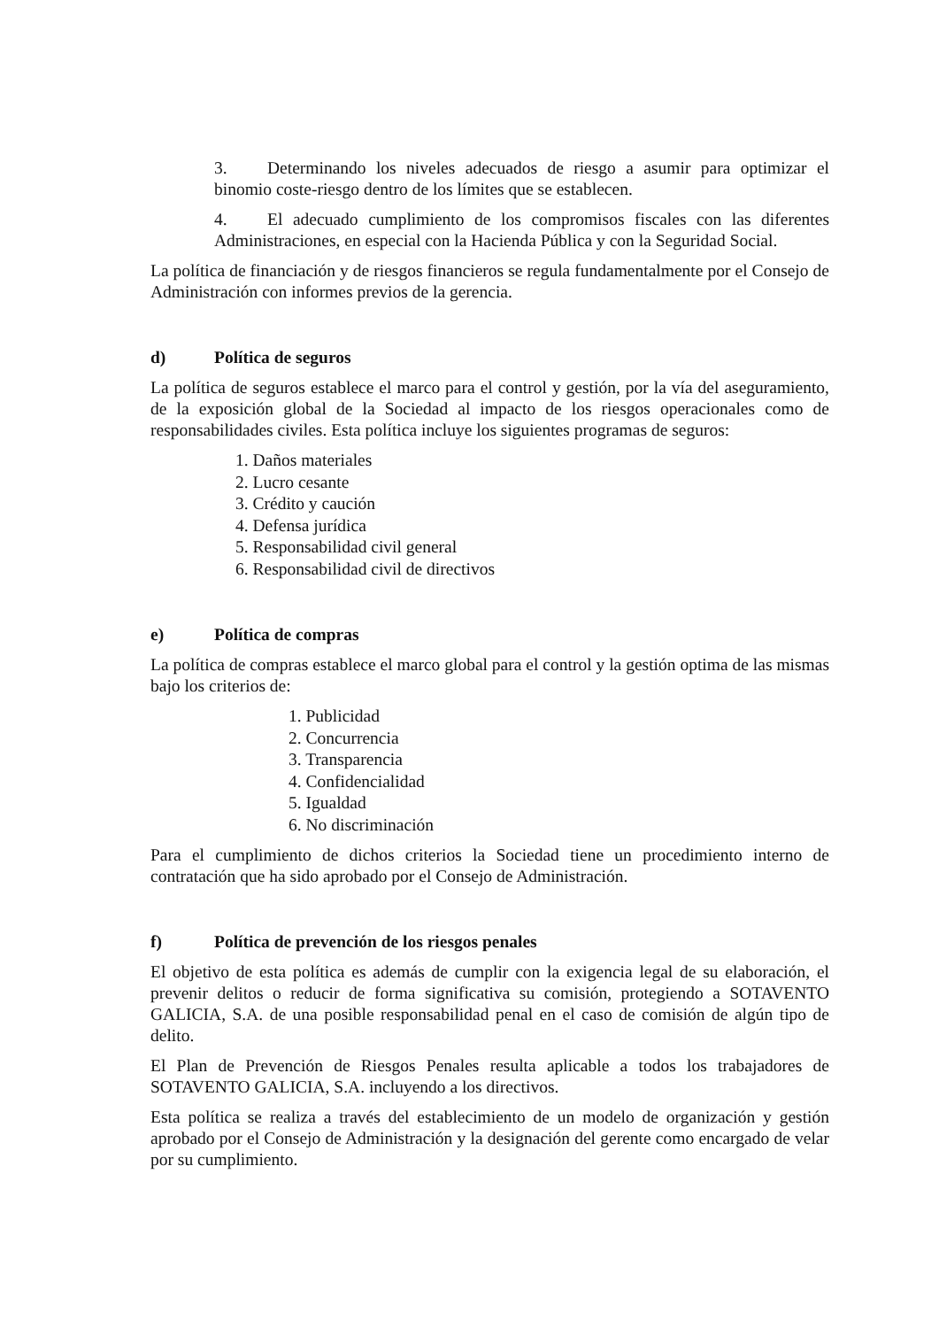3. Determinando los niveles adecuados de riesgo a asumir para optimizar el binomio coste-riesgo dentro de los límites que se establecen.
4. El adecuado cumplimiento de los compromisos fiscales con las diferentes Administraciones, en especial con la Hacienda Pública y con la Seguridad Social.
La política de financiación y de riesgos financieros se regula fundamentalmente por el Consejo de Administración con informes previos de la gerencia.
d) Política de seguros
La política de seguros establece el marco para el control y gestión, por la vía del aseguramiento, de la exposición global de la Sociedad al impacto de los riesgos operacionales como de responsabilidades civiles. Esta política incluye los siguientes programas de seguros:
1. Daños materiales
2. Lucro cesante
3. Crédito y caución
4. Defensa jurídica
5. Responsabilidad civil general
6. Responsabilidad civil de directivos
e) Política de compras
La política de compras establece el marco global para el control y la gestión optima de las mismas bajo los criterios de:
1. Publicidad
2. Concurrencia
3. Transparencia
4. Confidencialidad
5. Igualdad
6. No discriminación
Para el cumplimiento de dichos criterios la Sociedad tiene un procedimiento interno de contratación que ha sido aprobado por el Consejo de Administración.
f) Política de prevención de los riesgos penales
El objetivo de esta política es además de cumplir con la exigencia legal de su elaboración, el prevenir delitos o reducir de forma significativa su comisión, protegiendo a SOTAVENTO GALICIA, S.A. de una posible responsabilidad penal en el caso de comisión de algún tipo de delito.
El Plan de Prevención de Riesgos Penales resulta aplicable a todos los trabajadores de SOTAVENTO GALICIA, S.A. incluyendo a los directivos.
Esta política se realiza a través del establecimiento de un modelo de organización y gestión aprobado por el Consejo de Administración y la designación del gerente como encargado de velar por su cumplimiento.